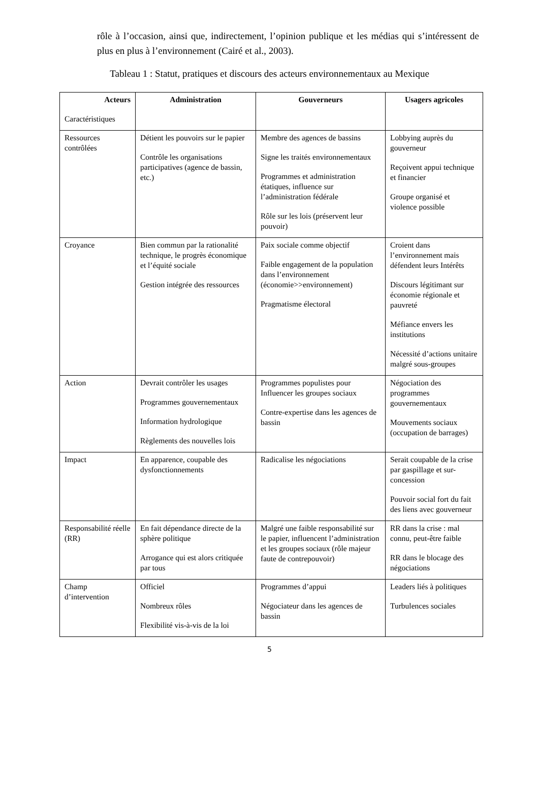rôle à l’occasion, ainsi que, indirectement, l’opinion publique et les médias qui s’intéressent de plus en plus à l’environnement (Cairé et al., 2003).
Tableau 1 : Statut, pratiques et discours des acteurs environnementaux au Mexique
| Acteurs Caractéristiques | Administration | Gouverneurs | Usagers agricoles |
| --- | --- | --- | --- |
| Ressources contrôlées | Détient les pouvoirs sur le papier Contrôle les organisations participatives (agence de bassin, etc.) | Membre des agences de bassins Signe les traités environnementaux Programmes et administration étatiques, influence sur l’administration fédérale Rôle sur les lois (préservent leur pouvoir) | Lobbying auprès du gouverneur Reçoivent appui technique et financier Groupe organisé et violence possible |
| Croyance | Bien commun par la rationalité technique, le progrès économique et l’équité sociale Gestion intégrée des ressources | Paix sociale comme objectif Faible engagement de la population dans l’environnement (économie>>environnement) Pragmatisme électoral | Croient dans l’environnement mais défendent leurs Intérêts Discours légitimant sur économie régionale et pauvreté Méfiance envers les institutions Nécessité d’actions unitaire malgré sous-groupes |
| Action | Devrait contrôler les usages Programmes gouvernementaux Information hydrologique Règlements des nouvelles lois | Programmes populistes pour Influencer les groupes sociaux Contre-expertise dans les agences de bassin | Négociation des programmes gouvernementaux Mouvements sociaux (occupation de barrages) |
| Impact | En apparence, coupable des dysfonctionnements | Radicalise les négociations | Serait coupable de la crise par gaspillage et sur-concession Pouvoir social fort du fait des liens avec gouverneur |
| Responsabilité réelle (RR) | En fait dépendance directe de la sphère politique Arrogance qui est alors critiquée par tous | Malgré une faible responsabilité sur le papier, influencent l’administration et les groupes sociaux (rôle majeur faute de contrepouvoir) | RR dans la crise : mal connu, peut-être faible RR dans le blocage des négociations |
| Champ d’intervention | Officiel Nombreux rôles Flexibilité vis-à-vis de la loi | Programmes d’appui Négociateur dans les agences de bassin | Leaders liés à politiques Turbulences sociales |
5